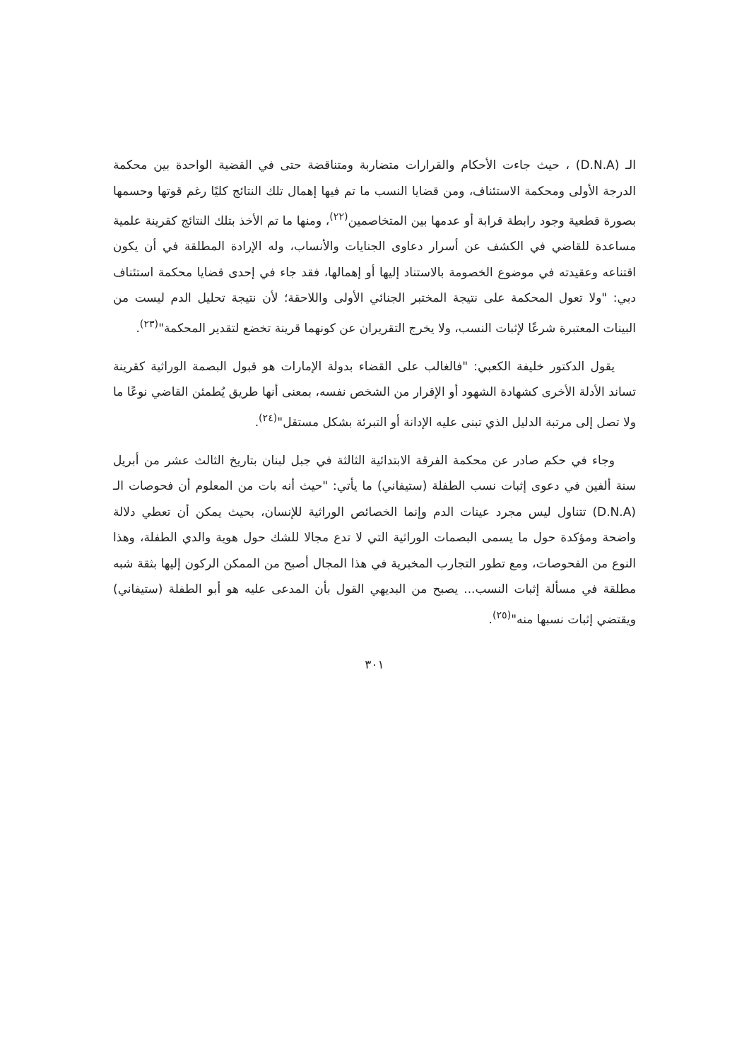الـ (D.N.A) ، حيث جاءت الأحكام والقرارات متضاربة ومتناقضة حتى في القضية الواحدة بين محكمة الدرجة الأولى ومحكمة الاستئناف، ومن قضايا النسب ما تم فيها إهمال تلك النتائج كليًا رغم قوتها وحسمها بصورة قطعية وجود رابطة قرابة أو عدمها بين المتخاصمين<sup>(٢٢)</sup>، ومنها ما تم الأخذ بتلك النتائج كقرينة علمية مساعدة للقاضي في الكشف عن أسرار دعاوى الجنايات والأنساب، وله الإرادة المطلقة في أن يكون اقتناعه وعقيدته في موضوع الخصومة بالاستناد إليها أو إهمالها، فقد جاء في إحدى قضايا محكمة استئناف دبي: "ولا تعول المحكمة على نتيجة المختبر الجنائي الأولى واللاحقة؛ لأن نتيجة تحليل الدم ليست من البينات المعتبرة شرعًا لإثبات النسب، ولا يخرج التقريران عن كونهما قرينة تخضع لتقدير المحكمة"<sup>(٢٣)</sup>.
يقول الدكتور خليفة الكعبي: "فالغالب على القضاء بدولة الإمارات هو قبول البصمة الوراثية كقرينة تساند الأدلة الأخرى كشهادة الشهود أو الإقرار من الشخص نفسه، بمعنى أنها طريق يُطمئن القاضي نوعًا ما ولا تصل إلى مرتبة الدليل الذي تبنى عليه الإدانة أو التبرئة بشكل مستقل"<sup>(٢٤)</sup>.
وجاء في حكم صادر عن محكمة الفرقة الابتدائية الثالثة في جبل لبنان بتاريخ الثالث عشر من أبريل سنة ألفين في دعوى إثبات نسب الطفلة (ستيفاني) ما يأتي: "حيث أنه بات من المعلوم أن فحوصات الـ (D.N.A) تتناول ليس مجرد عينات الدم وإنما الخصائص الوراثية للإنسان، بحيث يمكن أن تعطي دلالة واضحة ومؤكدة حول ما يسمى البصمات الوراثية التي لا تدع مجالا للشك حول هوية والدي الطفلة، وهذا النوع من الفحوصات، ومع تطور التجارب المخبرية في هذا المجال أصبح من الممكن الركون إليها بثقة شبه مطلقة في مسألة إثبات النسب... يصبح من البديهي القول بأن المدعى عليه هو أبو الطفلة (ستيفاني) ويقتضي إثبات نسبها منه"<sup>(٢٥)</sup>.
٣٠١